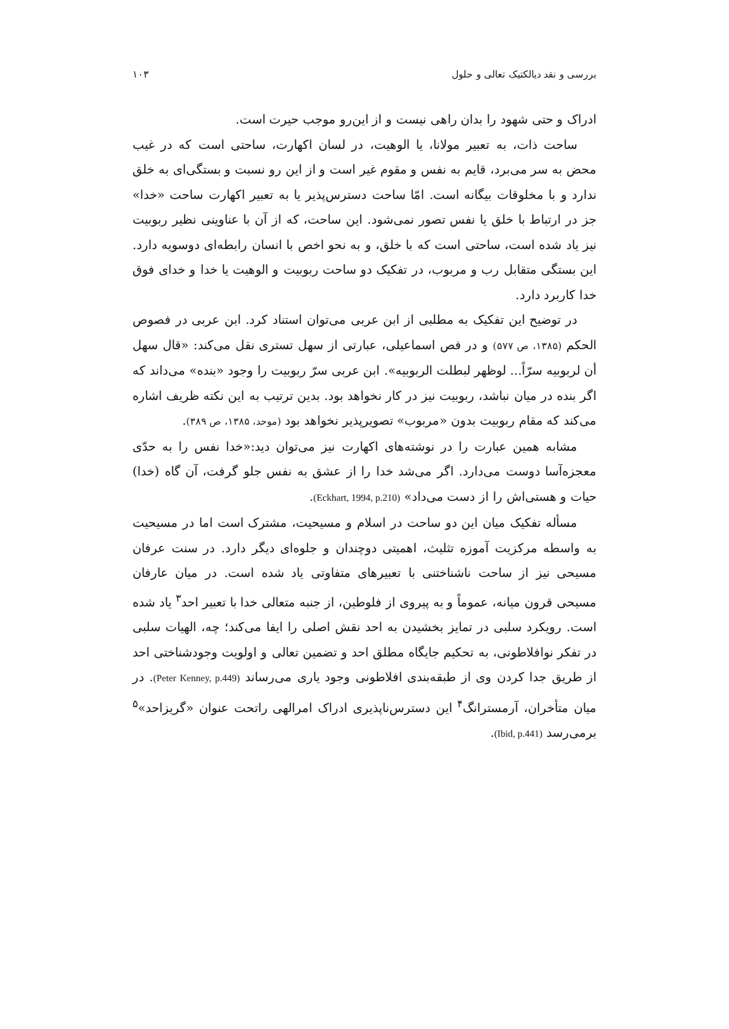بررسی و نقد دیالکتیک تعالی و حلول ۱۰۳
ادراک و حتی شهود را بدان راهی نیست و از این‌رو موجب حیرت است.
ساحت ذات، به تعبیر مولانا، یا الوهیت، در لسان اکهارت، ساحتی است که در غیب محض به سر می‌برد، قایم به نفس و مقوم غیر است و از این رو نسبت و بستگی‌ای به خلق ندارد و با مخلوقات بیگانه است. امّا ساحت دسترس‌پذیر یا به تعبیر اکهارت ساحت «خدا» جز در ارتباط با خلق یا نفس تصور نمی‌شود. این ساحت، که از آن با عناوینی نظیر ربوبیت نیز یاد شده است، ساحتی است که با خلق، و به نحو اخص با انسان رابطه‌ای دوسویه دارد. این بستگی متقابل رب و مربوب، در تفکیک دو ساحت ربوبیت و الوهیت یا خدا و خدای فوق خدا کاربرد دارد.
در توضیح این تفکیک به مطلبی از ابن عربی می‌توان استناد کرد. ابن عربی در فصوص الحکم (۱۳۸۵، ص ۵۷۷) و در فص اسماعیلی، عبارتی از سهل تستری نقل می‌کند: «قال سهل أن لربوبیه سرّاً... لوظهر لبطلت الربوبیه». ابن عربی سرّ ربوبیت را وجود «بنده» می‌داند که اگر بنده در میان نباشد، ربوبیت نیز در کار نخواهد بود. بدین ترتیب به این نکته ظریف اشاره می‌کند که مقام ربوبیت بدون «مربوب» تصویرپذیر نخواهد بود (موحد، ۱۳۸۵، ص ۳۸۹).
مشابه همین عبارت را در نوشته‌های اکهارت نیز می‌توان دید:«خدا نفس را به حدّی معجزه‌آسا دوست می‌دارد. اگر می‌شد خدا را از عشق به نفس جلو گرفت، آن گاه (خدا) حیات و هستی‌اش را از دست می‌داد» (Eckhart, 1994, p.210).
مسأله تفکیک میان این دو ساحت در اسلام و مسیحیت، مشترک است اما در مسیحیت به واسطه مرکزیت آموزه تثلیث، اهمیتی دوچندان و جلوه‌ای دیگر دارد. در سنت عرفان مسیحی نیز از ساحت ناشناختنی با تعبیرهای متفاوتی یاد شده است. در میان عارفان مسیحی قرون میانه، عموماً و به پیروی از فلوطین، از جنبه متعالی خدا با تعبیر احد<sup>۳</sup> یاد شده است. رویکرد سلبی در تمایز بخشیدن به احد نقش اصلی را ایفا می‌کند؛ چه، الهیات سلبی در تفکر نوافلاطونی، به تحکیم جایگاه مطلق احد و تضمین تعالی و اولویت وجودشناختی احد از طریق جدا کردن وی از طبقه‌بندی افلاطونی وجود یاری می‌رساند (Peter Kenney, p.449). در میان متأخران، آرمسترانگ<sup>۴</sup> این دسترس‌ناپذیری ادراک امرالهی راتحت عنوان «گریزاحد»<sup>۵</sup> برمی‌رسد (Ibid, p.441).